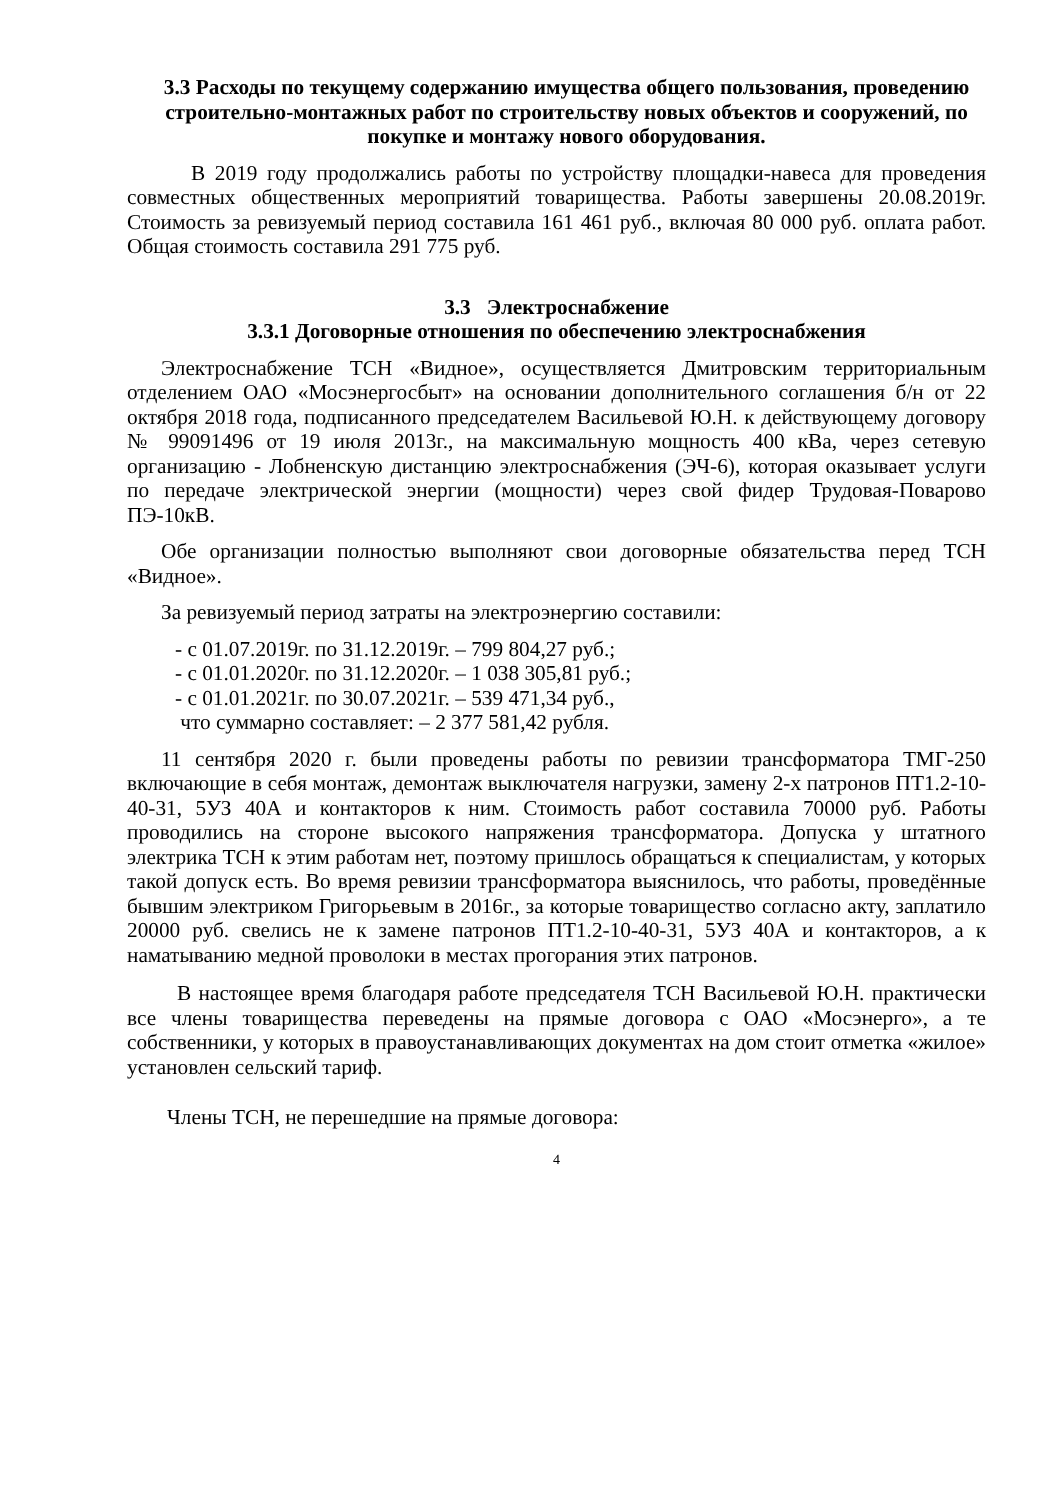3.3 Расходы по текущему содержанию имущества общего пользования, проведению строительно-монтажных работ по строительству новых объектов и сооружений, по покупке и монтажу нового оборудования.
В 2019 году продолжались работы по устройству площадки-навеса для проведения совместных общественных мероприятий товарищества. Работы завершены 20.08.2019г. Стоимость за ревизуемый период составила 161 461 руб., включая 80 000 руб. оплата работ. Общая стоимость составила 291 775 руб.
3.3 Электроснабжение
3.3.1 Договорные отношения по обеспечению электроснабжения
Электроснабжение ТСН «Видное», осуществляется Дмитровским территориальным отделением ОАО «Мосэнергосбыт» на основании дополнительного соглашения б/н от 22 октября 2018 года, подписанного председателем Васильевой Ю.Н. к действующему договору № 99091496 от 19 июля 2013г., на максимальную мощность 400 кВа, через сетевую организацию - Лобненскую дистанцию электроснабжения (ЭЧ-6), которая оказывает услуги по передаче электрической энергии (мощности) через свой фидер Трудовая-Поварово ПЭ-10кВ.
Обе организации полностью выполняют свои договорные обязательства перед ТСН «Видное».
За ревизуемый период затраты на электроэнергию составили:
- с 01.07.2019г. по 31.12.2019г. – 799 804,27 руб.;
- с 01.01.2020г. по 31.12.2020г. – 1 038 305,81 руб.;
- с 01.01.2021г. по 30.07.2021г. – 539 471,34 руб.,
что суммарно составляет: – 2 377 581,42 рубля.
11 сентября 2020 г. были проведены работы по ревизии трансформатора ТМГ-250 включающие в себя монтаж, демонтаж выключателя нагрузки, замену 2-х патронов ПТ1.2-10-40-31, 5УЗ 40А и контакторов к ним. Стоимость работ составила 70000 руб. Работы проводились на стороне высокого напряжения трансформатора. Допуска у штатного электрика ТСН к этим работам нет, поэтому пришлось обращаться к специалистам, у которых такой допуск есть. Во время ревизии трансформатора выяснилось, что работы, проведённые бывшим электриком Григорьевым в 2016г., за которые товарищество согласно акту, заплатило 20000 руб. свелись не к замене патронов ПТ1.2-10-40-31, 5УЗ 40А и контакторов, а к наматыванию медной проволоки в местах прогорания этих патронов.
В настоящее время благодаря работе председателя ТСН Васильевой Ю.Н. практически все члены товарищества переведены на прямые договора с ОАО «Мосэнерго», а те собственники, у которых в правоустанавливающих документах на дом стоит отметка «жилое» установлен сельский тариф.
Члены ТСН, не перешедшие на прямые договора:
4